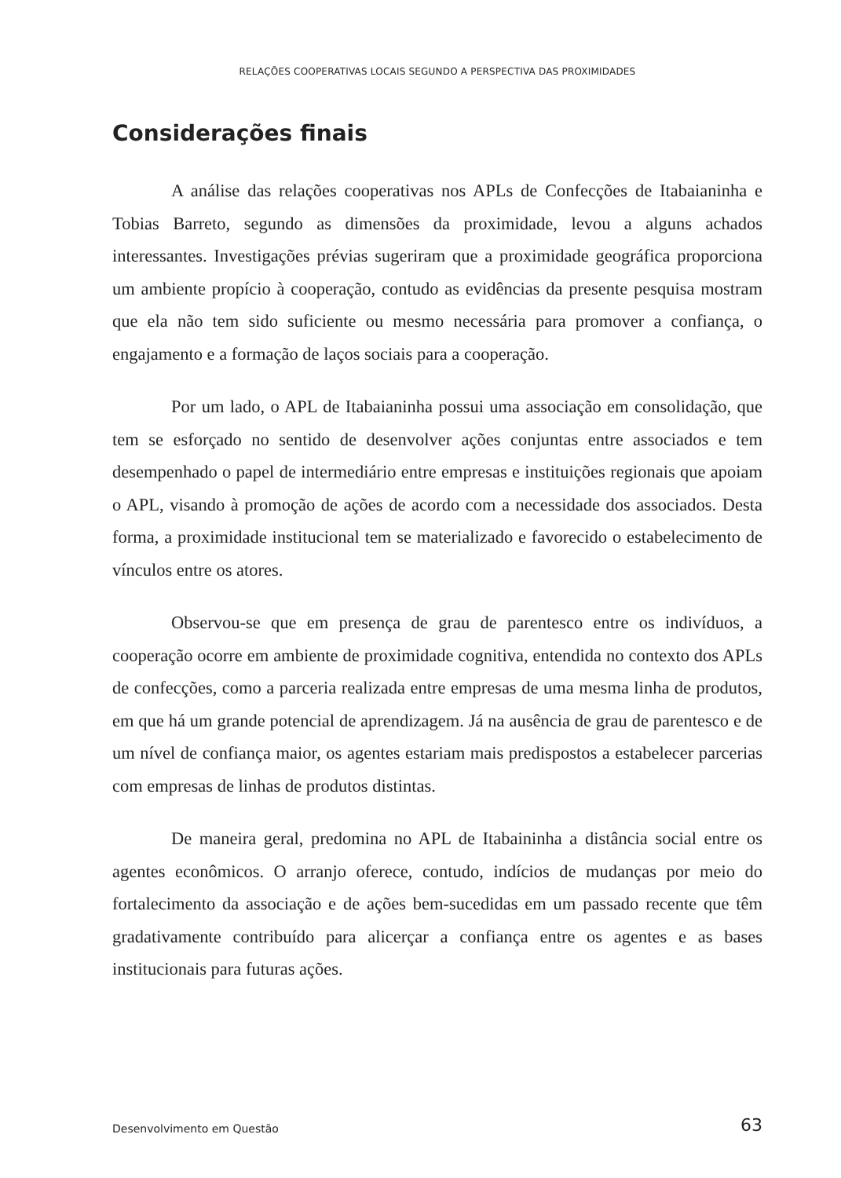RELAÇÕES COOPERATIVAS LOCAIS SEGUNDO A PERSPECTIVA DAS PROXIMIDADES
Considerações finais
A análise das relações cooperativas nos APLs de Confecções de Itabaianinha e Tobias Barreto, segundo as dimensões da proximidade, levou a alguns achados interessantes. Investigações prévias sugeriram que a proximidade geográfica proporciona um ambiente propício à cooperação, contudo as evidências da presente pesquisa mostram que ela não tem sido suficiente ou mesmo necessária para promover a confiança, o engajamento e a formação de laços sociais para a cooperação.
Por um lado, o APL de Itabaianinha possui uma associação em consolidação, que tem se esforçado no sentido de desenvolver ações conjuntas entre associados e tem desempenhado o papel de intermediário entre empresas e instituições regionais que apoiam o APL, visando à promoção de ações de acordo com a necessidade dos associados. Desta forma, a proximidade institucional tem se materializado e favorecido o estabelecimento de vínculos entre os atores.
Observou-se que em presença de grau de parentesco entre os indivíduos, a cooperação ocorre em ambiente de proximidade cognitiva, entendida no contexto dos APLs de confecções, como a parceria realizada entre empresas de uma mesma linha de produtos, em que há um grande potencial de aprendizagem. Já na ausência de grau de parentesco e de um nível de confiança maior, os agentes estariam mais predispostos a estabelecer parcerias com empresas de linhas de produtos distintas.
De maneira geral, predomina no APL de Itabaininha a distância social entre os agentes econômicos. O arranjo oferece, contudo, indícios de mudanças por meio do fortalecimento da associação e de ações bem-sucedidas em um passado recente que têm gradativamente contribuído para alicerçar a confiança entre os agentes e as bases institucionais para futuras ações.
Desenvolvimento em Questão 63